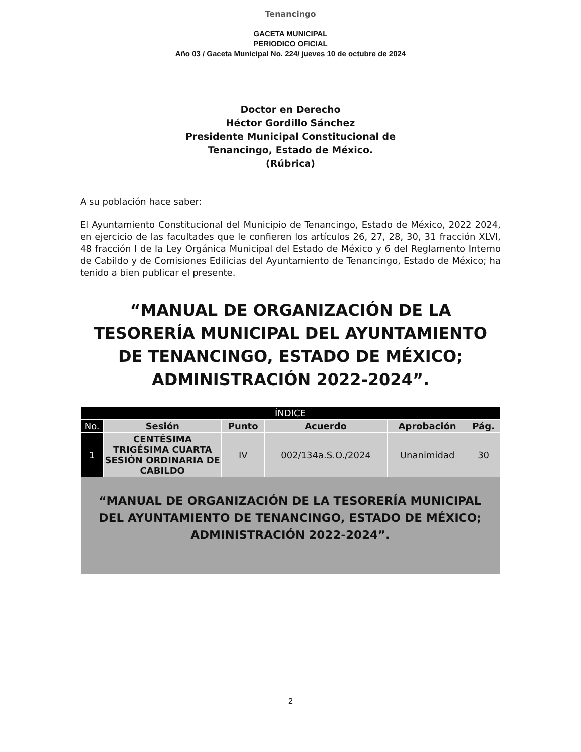Tenancingo
GACETA MUNICIPAL
PERIODICO OFICIAL
Año 03 / Gaceta Municipal No. 224/ jueves 10 de octubre de 2024
Doctor en Derecho
Héctor Gordillo Sánchez
Presidente Municipal Constitucional de
Tenancingo, Estado de México.
(Rúbrica)
A su población hace saber:
El Ayuntamiento Constitucional del Municipio de Tenancingo, Estado de México, 2022 2024, en ejercicio de las facultades que le confieren los artículos 26, 27, 28, 30, 31 fracción XLVI, 48 fracción I de la Ley Orgánica Municipal del Estado de México y 6 del Reglamento Interno de Cabildo y de Comisiones Edilicias del Ayuntamiento de Tenancingo, Estado de México; ha tenido a bien publicar el presente.
“MANUAL DE ORGANIZACIÓN DE LA TESORERÍA MUNICIPAL DEL AYUNTAMIENTO DE TENANCINGO, ESTADO DE MÉXICO; ADMINISTRACIÓN 2022-2024”.
| ÍNDICE | | | | | |
| --- | --- | --- | --- | --- | --- |
| No. | Sesión | Punto | Acuerdo | Aprobación | Pág. |
| 1 | CENTÉSIMA TRIGÉSIMA CUARTA SESIÓN ORDINARIA DE CABILDO | IV | 002/134a.S.O./2024 | Unanimidad | 30 |
| “MANUAL DE ORGANIZACIÓN DE LA TESORERÍA MUNICIPAL DEL AYUNTAMIENTO DE TENANCINGO, ESTADO DE MÉXICO; ADMINISTRACIÓN 2022-2024”. | | | | | |
2